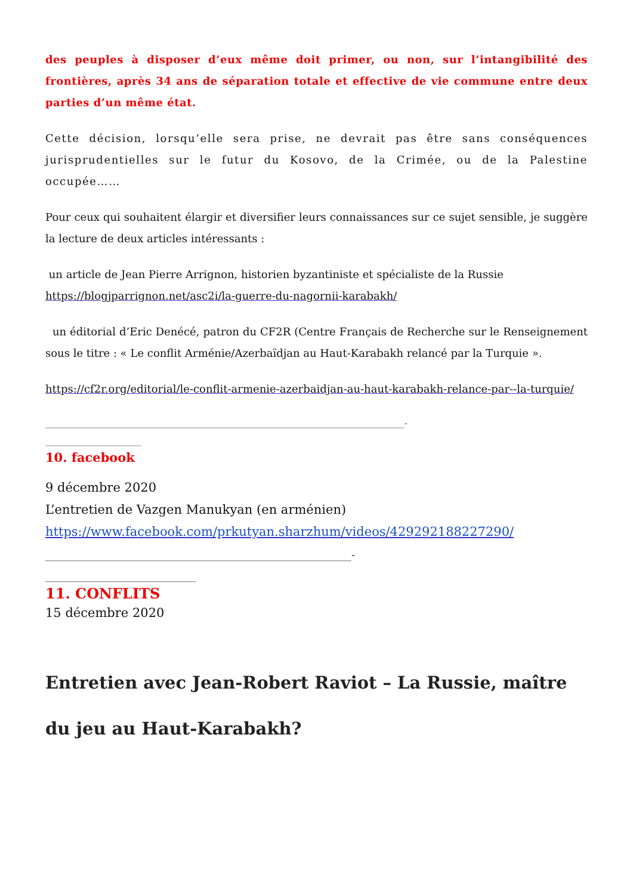des peuples à disposer d’eux même doit primer, ou non, sur l’intangibilité des frontières, après 34 ans de séparation totale et effective de vie commune entre deux parties d’un même état.
Cette décision, lorsqu’elle sera prise, ne devrait pas être sans conséquences jurisprudentielles sur le futur du Kosovo, de la Crimée, ou de la Palestine occupée……
Pour ceux qui souhaitent élargir et diversifier leurs connaissances sur ce sujet sensible, je suggère la lecture de deux articles intéressants :
un article de Jean Pierre Arrignon, historien byzantiniste et spécialiste de la Russie
https://blogjparrignon.net/asc2i/la-guerre-du-nagornii-karabakh/
un éditorial d’Eric Denécé, patron du CF2R (Centre Français de Recherche sur le Renseignement sous le titre : « Le conflit Arménie/Azerbaïdjan au Haut-Karabakh relancé par la Turquie ».
https://cf2r.org/editorial/le-conflit-armenie-azerbaidjan-au-haut-karabakh-relance-par--la-turquie/
______________________________________________________________________________________-
_______________________
10. facebook
9 décembre 2020
L’entretien de Vazgen Manukyan (en arménien)
https://www.facebook.com/prkutyan.sharzhum/videos/429292188227290/
_________________________________________________________-
____________________________
11. CONFLITS
15 décembre 2020
Entretien avec Jean-Robert Raviot – La Russie, maître du jeu au Haut-Karabakh?